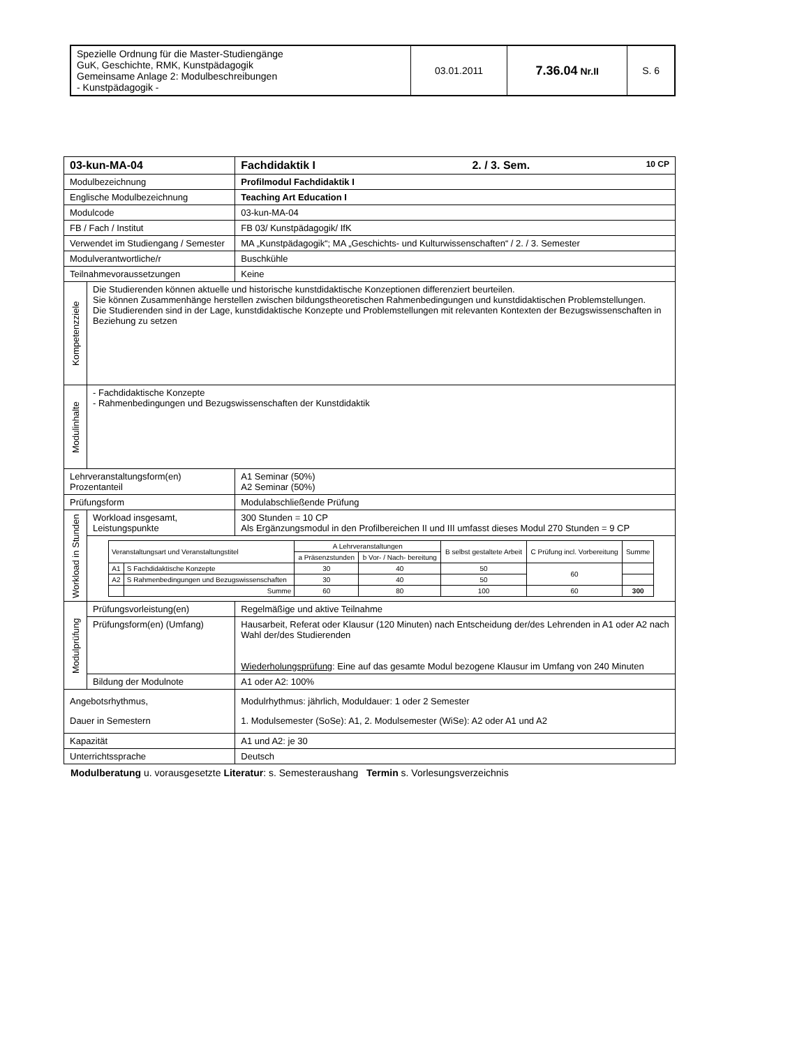| Spezielle Ordnung für die Master-Studiengänge GuK, Geschichte, RMK, Kunstpädagogik Gemeinsame Anlage 2: Modulbeschreibungen - Kunstpädagogik - | 03.01.2011 | 7.36.04 Nr.II | S. 6 |
| 03-kun-MA-04 | | Fachdidaktik I 2. / 3. Sem. 10 CP |
| Modulbezeichnung | | Profilmodul Fachdidaktik I |
| Englische Modulbezeichnung | | Teaching Art Education I |
| Modulcode | | 03-kun-MA-04 |
| FB / Fach / Institut | | FB 03/ Kunstpädagogik/ IfK |
| Verwendet im Studiengang / Semester | | MA „Kunstpädagogik“; MA „Geschichts- und Kulturwissenschaften“ / 2. / 3. Semester |
| Modulverantwortliche/r | | Buschkühle |
| Teilnahmevoraussetzungen | | Keine |
| Kompetenzziele | Die Studierenden können aktuelle und historische kunstdidaktische Konzeptionen differenziert beurteilen. Sie können Zusammenhänge herstellen zwischen bildungstheoretischen Rahmenbedingungen und kunstdidaktischen Problemstellungen. Die Studierenden sind in der Lage, kunstdidaktische Konzepte und Problemstellungen mit relevanten Kontexten der Bezugswissenschaften in Beziehung zu setzen | |
| Modulinhalte | - Fachdidaktische Konzepte - Rahmenbedingungen und Bezugswissenschaften der Kunstdidaktik | |
| Lehrveranstaltungsform(en) Prozentanteil | | A1 Seminar (50%) A2 Seminar (50%) |
| Prüfungsform | | Modulabschließende Prüfung |
| Workload in Stunden | Workload insgesamt, Leistungspunkte | 300 Stunden = 10 CP Als Ergänzungsmodul in den Profilbereichen II und III umfasst dieses Modul 270 Stunden = 9 CP |
| | / Veranstaltungsart und Veranstaltungstitel / / A Lehrveranstaltungen / / B selbst gestaltete Arbeit / C Prüfung incl. Vorbereitung / Summe / / / / a Präsenzstunden / b Vor- / Nach- bereitung / / / / / A1 / S Fachdidaktische Konzepte / 30 / 40 / 50 / 60 / / / A2 / S Rahmenbedingungen und Bezugswissenschaften / 30 / 40 / 50 / / / / / Summe / 60 / 80 / 100 / 60 / 300 / | |
| Modulprüfung | Prüfungsvorleistung(en) | Regelmäßige und aktive Teilnahme |
| | Prüfungsform(en) (Umfang) | Hausarbeit, Referat oder Klausur (120 Minuten) nach Entscheidung der/des Lehrenden in A1 oder A2 nach Wahl der/des Studierenden Wiederholungsprüfung : Eine auf das gesamte Modul bezogene Klausur im Umfang von 240 Minuten |
| | Bildung der Modulnote | A1 oder A2: 100% |
| Angebotsrhythmus, Dauer in Semestern | | Modulrhythmus: jährlich, Moduldauer: 1 oder 2 Semester 1. Modulsemester (SoSe): A1, 2. Modulsemester (WiSe): A2 oder A1 und A2 |
| Kapazität | | A1 und A2: je 30 |
| Unterrichtssprache | | Deutsch |
Modulberatung u. vorausgesetzte Literatur: s. Semesteraushang Termin s. Vorlesungsverzeichnis